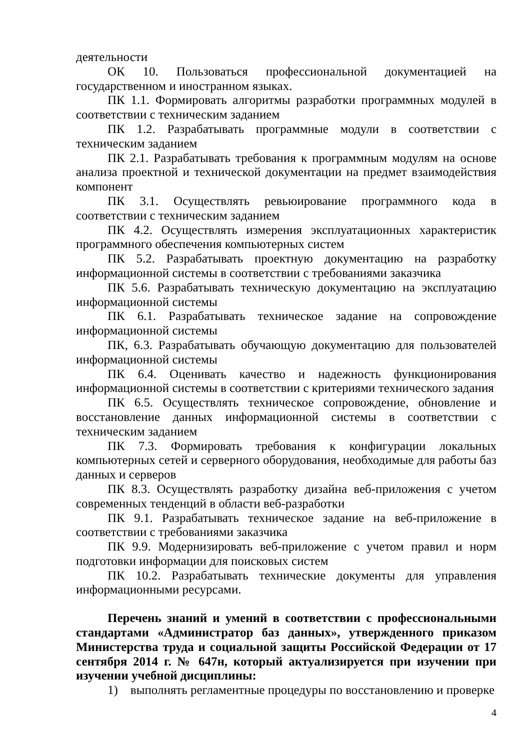деятельности
ОК 10. Пользоваться профессиональной документацией на государственном и иностранном языках.
ПК 1.1. Формировать алгоритмы разработки программных модулей в соответствии с техническим заданием
ПК 1.2. Разрабатывать программные модули в соответствии с техническим заданием
ПК 2.1. Разрабатывать требования к программным модулям на основе анализа проектной и технической документации на предмет взаимодействия компонент
ПК 3.1. Осуществлять ревьюирование программного кода в соответствии с техническим заданием
ПК 4.2. Осуществлять измерения эксплуатационных характеристик программного обеспечения компьютерных систем
ПК 5.2. Разрабатывать проектную документацию на разработку информационной системы в соответствии с требованиями заказчика
ПК 5.6. Разрабатывать техническую документацию на эксплуатацию информационной системы
ПК 6.1. Разрабатывать техническое задание на сопровождение информационной системы
ПК, 6.3. Разрабатывать обучающую документацию для пользователей информационной системы
ПК 6.4. Оценивать качество и надежность функционирования информационной системы в соответствии с критериями технического задания
ПК 6.5. Осуществлять техническое сопровождение, обновление и восстановление данных информационной системы в соответствии с техническим заданием
ПК 7.3. Формировать требования к конфигурации локальных компьютерных сетей и серверного оборудования, необходимые для работы баз данных и серверов
ПК 8.3. Осуществлять разработку дизайна веб-приложения с учетом современных тенденций в области веб-разработки
ПК 9.1. Разрабатывать техническое задание на веб-приложение в соответствии с требованиями заказчика
ПК 9.9. Модернизировать веб-приложение с учетом правил и норм подготовки информации для поисковых систем
ПК 10.2. Разрабатывать технические документы для управления информационными ресурсами.
Перечень знаний и умений в соответствии с профессиональными стандартами «Администратор баз данных», утвержденного приказом Министерства труда и социальной защиты Российской Федерации от 17 сентября 2014 г. № 647н, который актуализируется при изучении при изучении учебной дисциплины:
1) выполнять регламентные процедуры по восстановлению и проверке
4